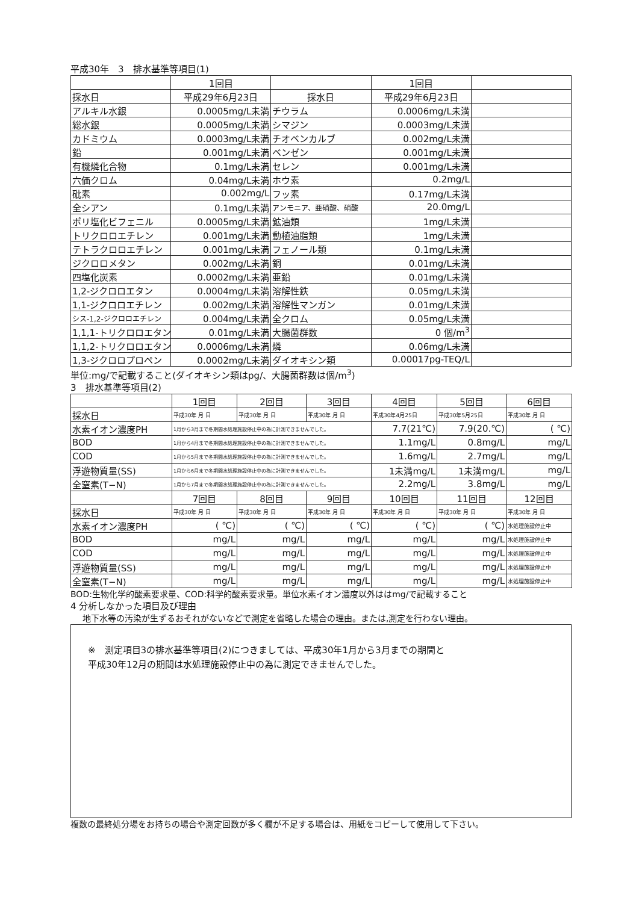平成30年　3　排水基準等項目(1)
| | 1回目 | | 1回目 | |
| 採水日 | 平成29年6月23日 | 採水日 | 平成29年6月23日 | |
| アルキル水銀 | 0.0005mg/L未満 | チウラム | 0.0006mg/L未満 | |
| 総水銀 | 0.0005mg/L未満 | シマジン | 0.0003mg/L未満 | |
| カドミウム | 0.0003mg/L未満 | チオベンカルブ | 0.002mg/L未満 | |
| 鉛 | 0.001mg/L未満 | ベンゼン | 0.001mg/L未満 | |
| 有機燐化合物 | 0.1mg/L未満 | セレン | 0.001mg/L未満 | |
| 六価クロム | 0.04mg/L未満 | ホウ素 | 0.2mg/L | |
| 砒素 | 0.002mg/L | フッ素 | 0.17mg/L未満 | |
| 全シアン | 0.1mg/L未満 | アンモニア、亜硝酸、硝酸 | 20.0mg/L | |
| ポリ塩化ビフェニル | 0.0005mg/L未満 | 鉱油類 | 1mg/L未満 | |
| トリクロロエチレン | 0.001mg/L未満 | 動植油脂類 | 1mg/L未満 | |
| テトラクロロエチレン | 0.001mg/L未満 | フェノール類 | 0.1mg/L未満 | |
| ジクロロメタン | 0.002mg/L未満 | 銅 | 0.01mg/L未満 | |
| 四塩化炭素 | 0.0002mg/L未満 | 亜鉛 | 0.01mg/L未満 | |
| 1,2-ジクロロエタン | 0.0004mg/L未満 | 溶解性鉄 | 0.05mg/L未満 | |
| 1,1-ジクロロエチレン | 0.002mg/L未満 | 溶解性マンガン | 0.01mg/L未満 | |
| シス-1,2-ジクロロエチレン | 0.004mg/L未満 | 全クロム | 0.05mg/L未満 | |
| 1,1,1-トリクロロエタン | 0.01mg/L未満 | 大腸菌群数 | 0 個/m<sup>3</sup> | |
| 1,1,2-トリクロロエタン | 0.0006mg/L未満 | 燐 | 0.06mg/L未満 | |
| 1,3-ジクロロプロペン | 0.0002mg/L未満 | ダイオキシン類 | 0.00017pg-TEQ/L | |
単位:mg/で記載すること(ダイオキシン類はpg/、大腸菌群数は個/m<sup>3</sup>)
3　排水基準等項目(2)
| | 1回目 | 2回目 | 3回目 | 4回目 | 5回目 | 6回目 |
| 採水日 | 平成30年 月 日 | 平成30年 月 日 | 平成30年 月 日 | 平成30年4月25日 | 平成30年5月25日 | 平成30年 月 日 |
| 水素イオン濃度PH | 1月から3月まで冬期間水処理施設停止中の為に計測できませんでした。 | | | 7.7(21℃) | 7.9(20.℃) | ( ℃) |
| BOD | 1月から4月まで冬期間水処理施設停止中の為に計測できませんでした。 | | | 1.1mg/L | 0.8mg/L | mg/L |
| COD | 1月から5月まで冬期間水処理施設停止中の為に計測できませんでした。 | | | 1.6mg/L | 2.7mg/L | mg/L |
| 浮遊物質量(SS) | 1月から6月まで冬期間水処理施設停止中の為に計測できませんでした。 | | | 1未満mg/L | 1未満mg/L | mg/L |
| 全窒素(T−N) | 1月から7月まで冬期間水処理施設停止中の為に計測できませんでした。 | | | 2.2mg/L | 3.8mg/L | mg/L |
| | 7回目 | 8回目 | 9回目 | 10回目 | 11回目 | 12回目 |
| 採水日 | 平成30年 月 日 | 平成30年 月 日 | 平成30年 月 日 | 平成30年 月 日 | 平成30年 月 日 | 平成30年 月 日 |
| 水素イオン濃度PH | ( ℃) | ( ℃) | ( ℃) | ( ℃) | ( ℃) | 水処理施設停止中 |
| BOD | mg/L | mg/L | mg/L | mg/L | mg/L | 水処理施設停止中 |
| COD | mg/L | mg/L | mg/L | mg/L | mg/L | 水処理施設停止中 |
| 浮遊物質量(SS) | mg/L | mg/L | mg/L | mg/L | mg/L | 水処理施設停止中 |
| 全窒素(T−N) | mg/L | mg/L | mg/L | mg/L | mg/L | 水処理施設停止中 |
BOD:生物化学的酸素要求量、COD:科学的酸素要求量。単位水素イオン濃度以外ははmg/で記載すること
4 分析しなかった項目及び理由
地下水等の汚染が生ずるおそれがないなどで測定を省略した場合の理由。または,測定を行わない理由。
※　測定項目3の排水基準等項目(2)につきましては、平成30年1月から3月までの期間と
平成30年12月の期間は水処理施設停止中の為に測定できませんでした。
複数の最終処分場をお持ちの場合や測定回数が多く欄が不足する場合は、用紙をコピーして使用して下さい。